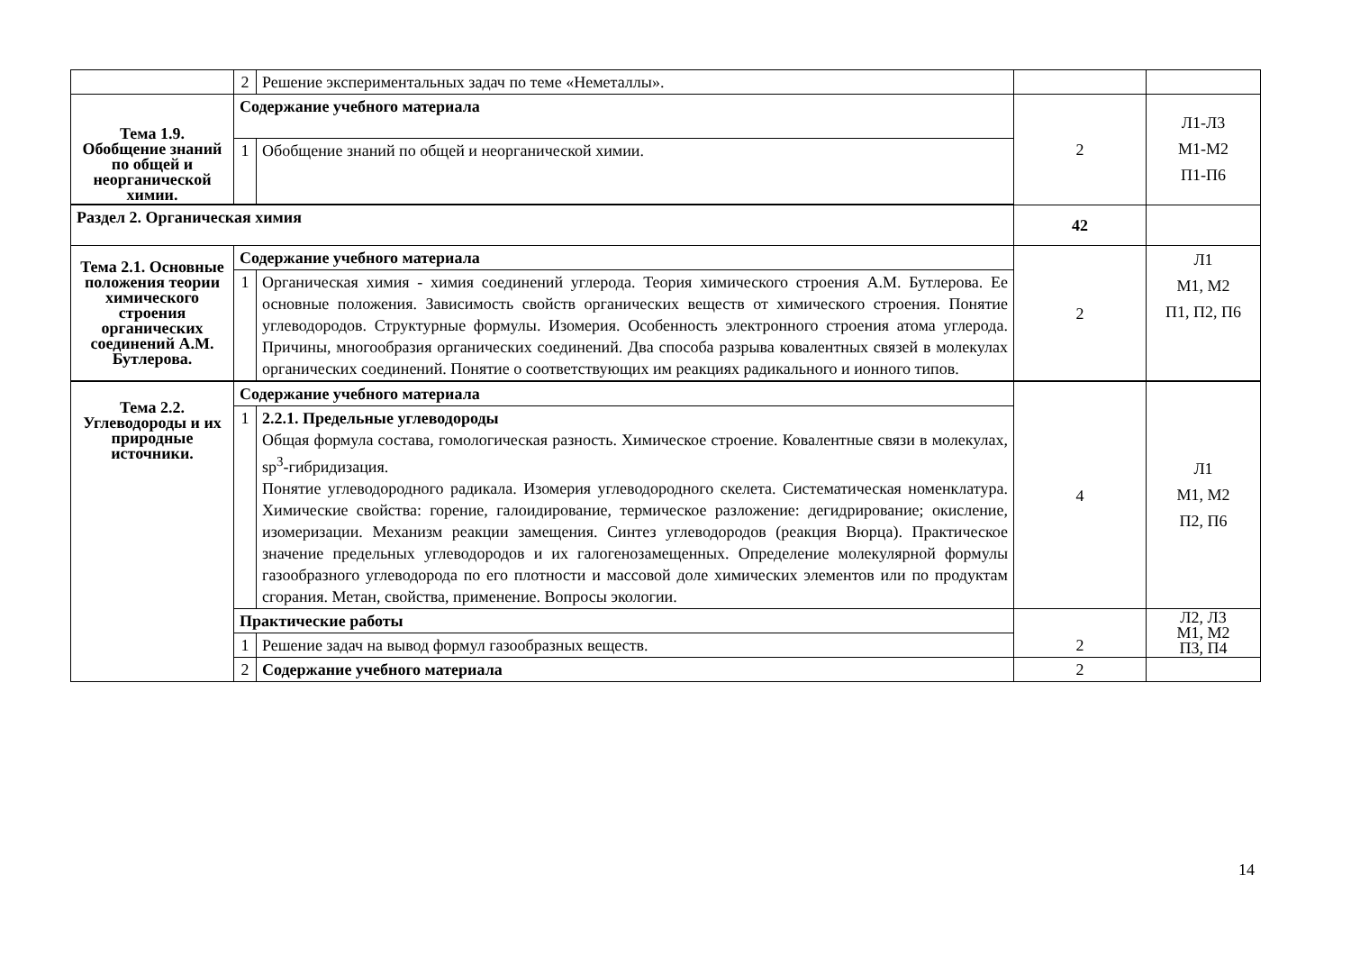| | 2 | Решение экспериментальных задач по теме «Неметаллы». | | |
| Тема 1.9. Обобщение знаний по общей и неорганической химии. | Содержание учебного материала | | 2 | Л1-Л3 М1-М2 П1-П6 |
| | 1 | Обобщение знаний по общей и неорганической химии. | | |
| Раздел 2. Органическая химия | | | 42 | |
| Тема 2.1. Основные положения теории химического строения органических соединений А.М. Бутлерова. | Содержание учебного материала | | 2 | Л1 М1, М2 П1, П2, П6 |
| | 1 | Органическая химия - химия соединений углерода. Теория химического строения А.М. Бутлерова. Ее основные положения. Зависимость свойств органических веществ от химического строения. Понятие углеводородов. Структурные формулы. Изомерия. Особенность электронного строения атома углерода. Причины, многообразия органических соединений. Два способа разрыва ковалентных связей в молекулах органических соединений. Понятие о соответствующих им реакциях радикального и ионного типов. | | |
| Тема 2.2. Углеводороды и их природные источники. | Содержание учебного материала | | 4 | Л1 М1, М2 П2, П6 |
| | 1 | 2.2.1. Предельные углеводороды Общая формула состава, гомологическая разность. Химическое строение. Ковалентные связи в молекулах, sp<sup>3</sup>-гибридизация. Понятие углеводородного радикала. Изомерия углеводородного скелета. Систематическая номенклатура. Химические свойства: горение, галоидирование, термическое разложение: дегидрирование; окисление, изомеризации. Механизм реакции замещения. Синтез углеводородов (реакция Вюрца). Практическое значение предельных углеводородов и их галогенозамещенных. Определение молекулярной формулы газообразного углеводорода по его плотности и массовой доле химических элементов или по продуктам сгорания. Метан, свойства, применение. Вопросы экологии. | | |
| | Практические работы | | 2 | Л2, Л3 М1, М2 П3, П4 |
| | 1 | Решение задач на вывод формул газообразных веществ. | | |
| | 2 | Содержание учебного материала | 2 | |
14